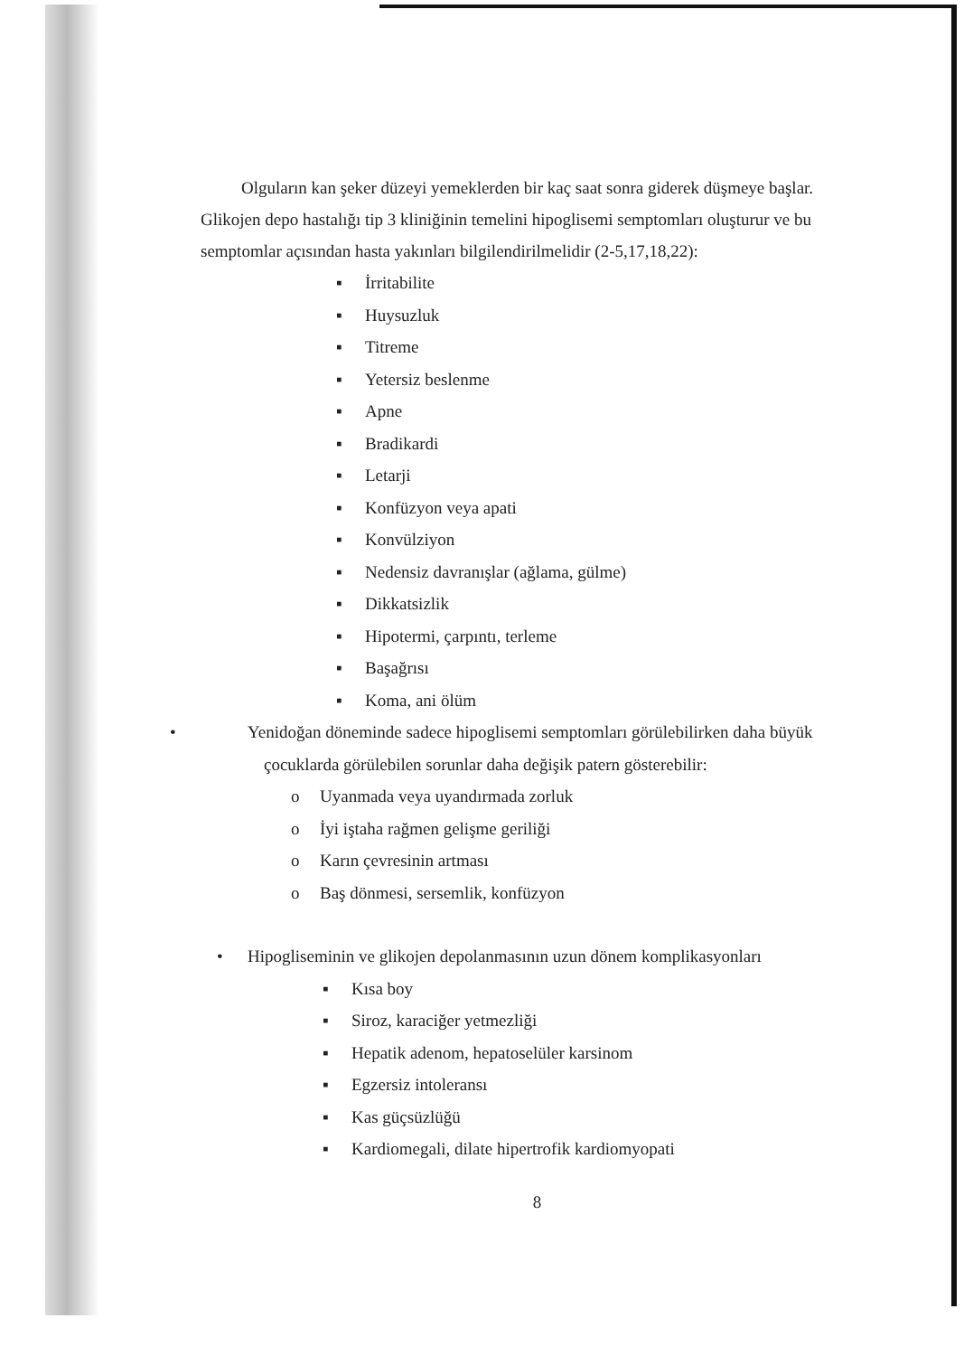Olguların kan şeker düzeyi yemeklerden bir kaç saat sonra giderek düşmeye başlar. Glikojen depo hastalığı tip 3 kliniğinin temelini hipoglisemi semptomları oluşturur ve bu semptomlar açısından hasta yakınları bilgilendirilmelidir (2-5,17,18,22):
▪ İrritabilite
▪ Huysuzluk
▪ Titreme
▪ Yetersiz beslenme
▪ Apne
▪ Bradikardi
▪ Letarji
▪ Konfüzyon veya apati
▪ Konvülziyon
▪ Nedensiz davranışlar (ağlama, gülme)
▪ Dikkatsizlik
▪ Hipotermi, çarpıntı, terleme
▪ Başağrısı
▪ Koma, ani ölüm
• Yenidoğan döneminde sadece hipoglisemi semptomları görülebilirken daha büyük çocuklarda görülebilen sorunlar daha değişik patern gösterebilir:
o Uyanmada veya uyandırmada zorluk
o İyi iştaha rağmen gelişme geriliği
o Karın çevresinin artması
o Baş dönmesi, sersemlik, konfüzyon
• Hipogliseminin ve glikojen depolanmasının uzun dönem komplikasyonları
▪ Kısa boy
▪ Siroz, karaciğer yetmezliği
▪ Hepatik adenom, hepatoselüler karsinom
▪ Egzersiz intoleransı
▪ Kas güçsüzlüğü
▪ Kardiomegali, dilate hipertrofik kardiomyopati
8